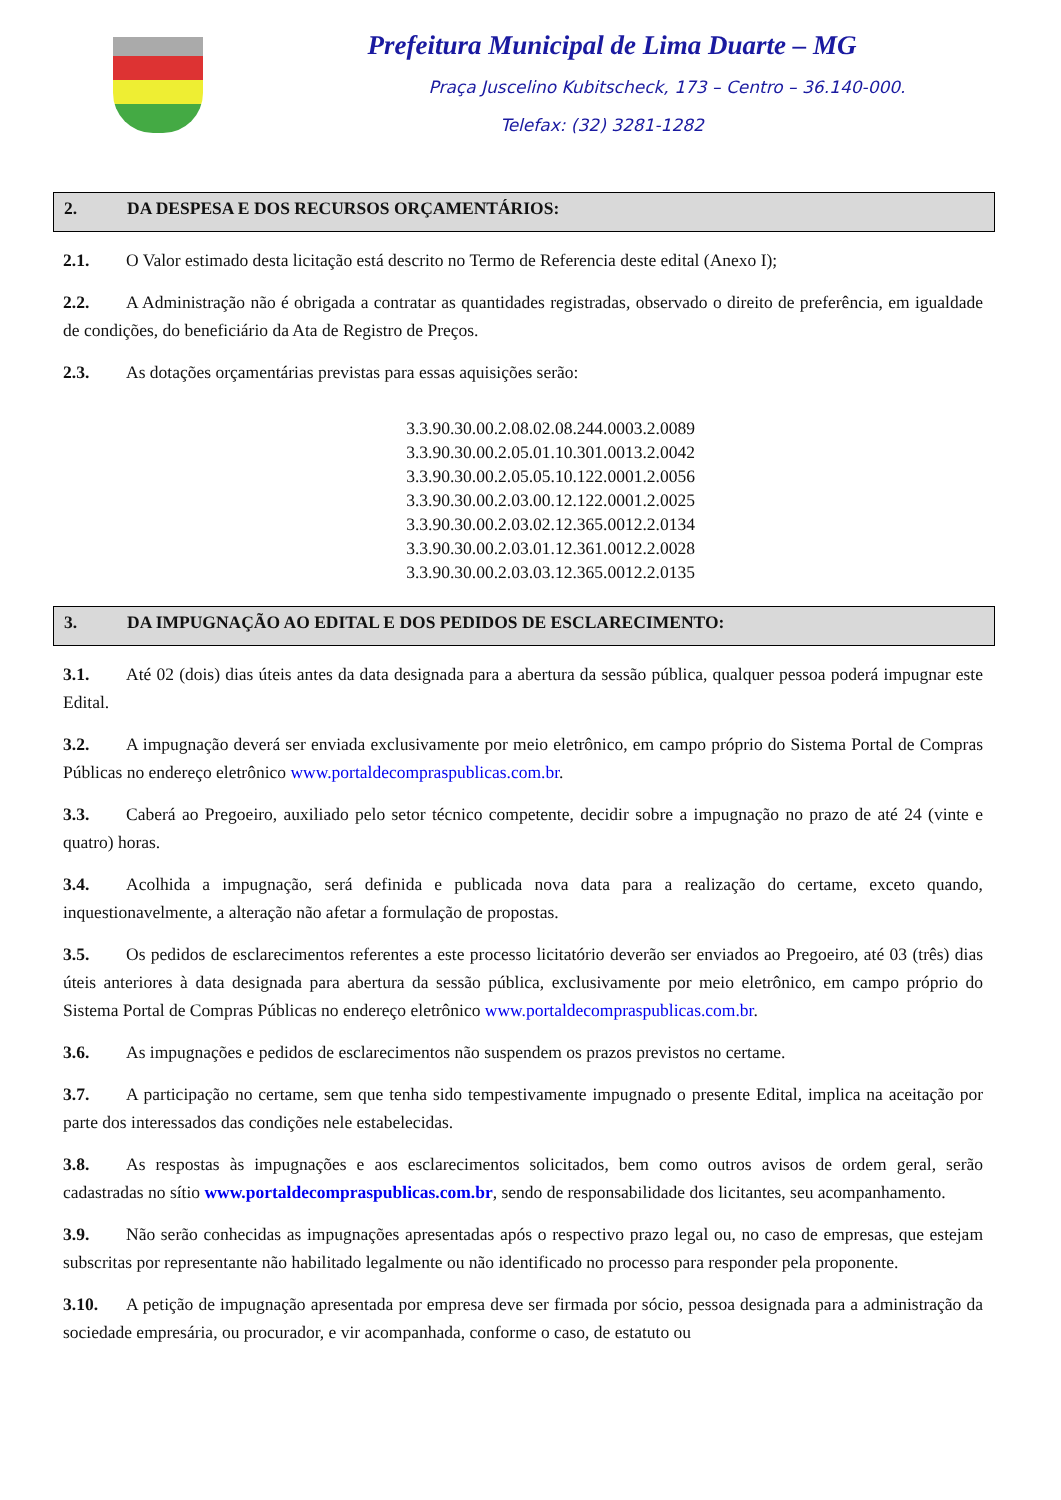Prefeitura Municipal de Lima Duarte – MG
Praça Juscelino Kubitscheck, 173 – Centro – 36.140-000.
Telefax: (32) 3281-1282
2. DA DESPESA E DOS RECURSOS ORÇAMENTÁRIOS:
2.1. O Valor estimado desta licitação está descrito no Termo de Referencia deste edital (Anexo I);
2.2. A Administração não é obrigada a contratar as quantidades registradas, observado o direito de preferência, em igualdade de condições, do beneficiário da Ata de Registro de Preços.
2.3. As dotações orçamentárias previstas para essas aquisições serão:
3.3.90.30.00.2.08.02.08.244.0003.2.0089
3.3.90.30.00.2.05.01.10.301.0013.2.0042
3.3.90.30.00.2.05.05.10.122.0001.2.0056
3.3.90.30.00.2.03.00.12.122.0001.2.0025
3.3.90.30.00.2.03.02.12.365.0012.2.0134
3.3.90.30.00.2.03.01.12.361.0012.2.0028
3.3.90.30.00.2.03.03.12.365.0012.2.0135
3. DA IMPUGNAÇÃO AO EDITAL E DOS PEDIDOS DE ESCLARECIMENTO:
3.1. Até 02 (dois) dias úteis antes da data designada para a abertura da sessão pública, qualquer pessoa poderá impugnar este Edital.
3.2. A impugnação deverá ser enviada exclusivamente por meio eletrônico, em campo próprio do Sistema Portal de Compras Públicas no endereço eletrônico www.portaldecompraspublicas.com.br.
3.3. Caberá ao Pregoeiro, auxiliado pelo setor técnico competente, decidir sobre a impugnação no prazo de até 24 (vinte e quatro) horas.
3.4. Acolhida a impugnação, será definida e publicada nova data para a realização do certame, exceto quando, inquestionavelmente, a alteração não afetar a formulação de propostas.
3.5. Os pedidos de esclarecimentos referentes a este processo licitatório deverão ser enviados ao Pregoeiro, até 03 (três) dias úteis anteriores à data designada para abertura da sessão pública, exclusivamente por meio eletrônico, em campo próprio do Sistema Portal de Compras Públicas no endereço eletrônico www.portaldecompraspublicas.com.br.
3.6. As impugnações e pedidos de esclarecimentos não suspendem os prazos previstos no certame.
3.7. A participação no certame, sem que tenha sido tempestivamente impugnado o presente Edital, implica na aceitação por parte dos interessados das condições nele estabelecidas.
3.8. As respostas às impugnações e aos esclarecimentos solicitados, bem como outros avisos de ordem geral, serão cadastradas no sítio www.portaldecompraspublicas.com.br, sendo de responsabilidade dos licitantes, seu acompanhamento.
3.9. Não serão conhecidas as impugnações apresentadas após o respectivo prazo legal ou, no caso de empresas, que estejam subscritas por representante não habilitado legalmente ou não identificado no processo para responder pela proponente.
3.10. A petição de impugnação apresentada por empresa deve ser firmada por sócio, pessoa designada para a administração da sociedade empresária, ou procurador, e vir acompanhada, conforme o caso, de estatuto ou